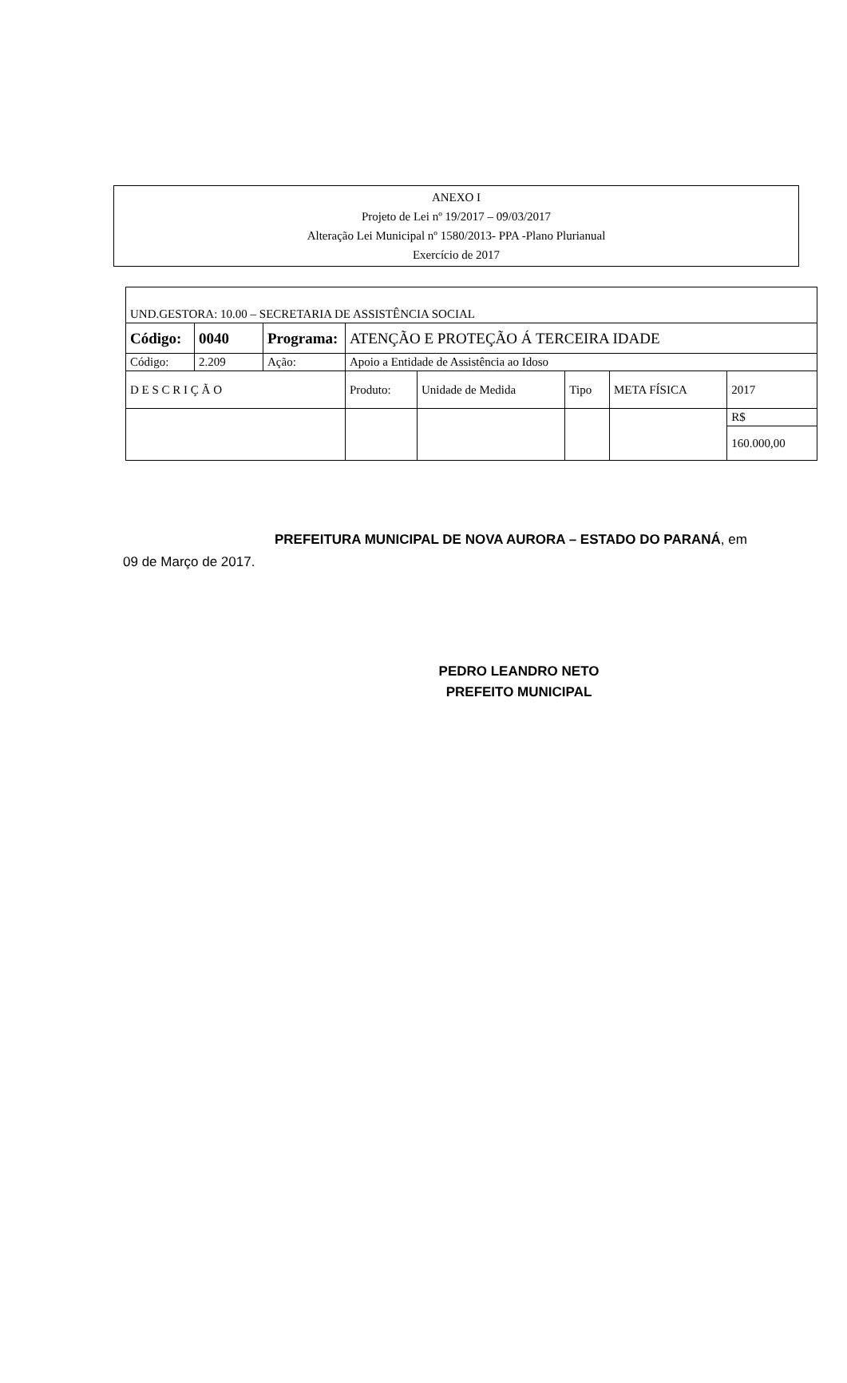ANEXO I
Projeto de Lei nº 19/2017 – 09/03/2017
Alteração Lei Municipal nº 1580/2013- PPA -Plano Plurianual
Exercício de 2017
| UND.GESTORA: 10.00 – SECRETARIA DE ASSISTÊNCIA SOCIAL | | | | | | | | |
| Código: | 0040 | Programa: | ATENÇÃO E PROTEÇÃO Á TERCEIRA IDADE | | | | | |
| Código: | 2.209 | Ação: | Apoio a Entidade de Assistência ao Idoso | | | | | |
| D E S C R I Ç Ã O | | | | Produto: | Unidade de Medida | Tipo | META FÍSICA | 2017 |
| | | | | | | | | R$ |
| | | | | | | | | 160.000,00 |
PREFEITURA MUNICIPAL DE NOVA AURORA – ESTADO DO PARANÁ, em 09 de Março de 2017.
PEDRO LEANDRO NETO
PREFEITO MUNICIPAL